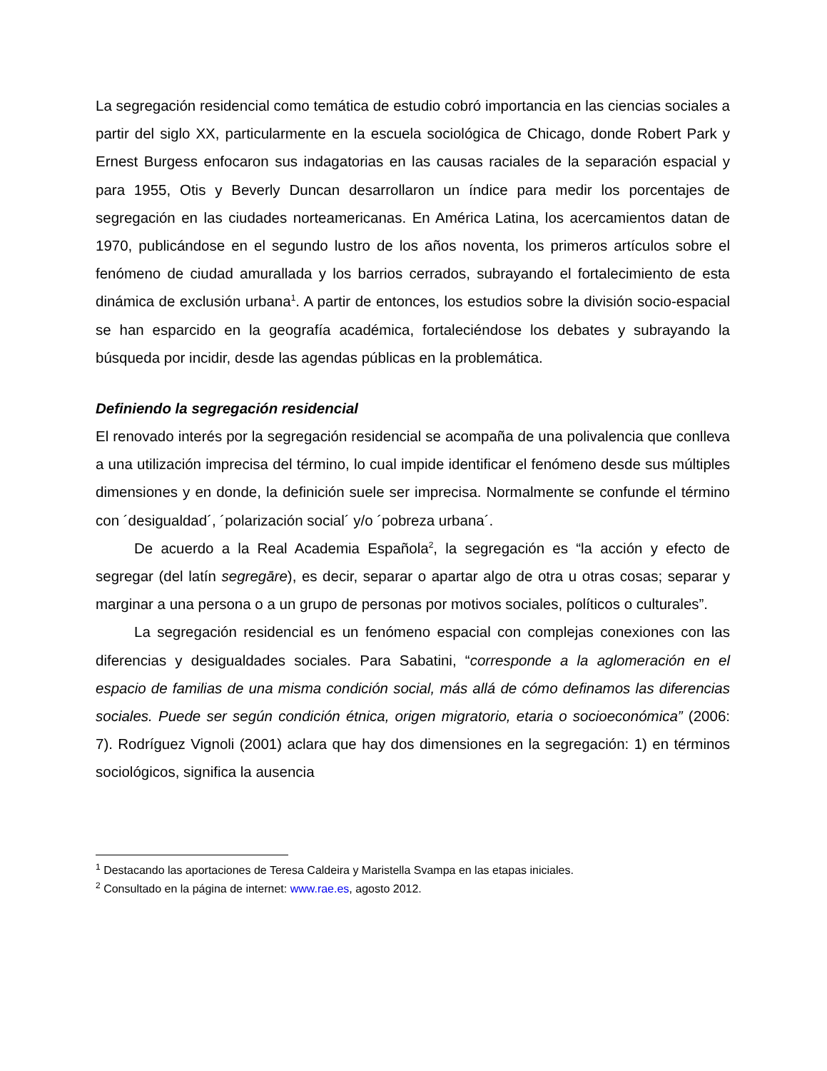La segregación residencial como temática de estudio cobró importancia en las ciencias sociales a partir del siglo XX, particularmente en la escuela sociológica de Chicago, donde Robert Park y Ernest Burgess enfocaron sus indagatorias en las causas raciales de la separación espacial y para 1955, Otis y Beverly Duncan desarrollaron un índice para medir los porcentajes de segregación en las ciudades norteamericanas. En América Latina, los acercamientos datan de 1970, publicándose en el segundo lustro de los años noventa, los primeros artículos sobre el fenómeno de ciudad amurallada y los barrios cerrados, subrayando el fortalecimiento de esta dinámica de exclusión urbana<sup>1</sup>. A partir de entonces, los estudios sobre la división socio-espacial se han esparcido en la geografía académica, fortaleciéndose los debates y subrayando la búsqueda por incidir, desde las agendas públicas en la problemática.
Definiendo la segregación residencial
El renovado interés por la segregación residencial se acompaña de una polivalencia que conlleva a una utilización imprecisa del término, lo cual impide identificar el fenómeno desde sus múltiples dimensiones y en donde, la definición suele ser imprecisa. Normalmente se confunde el término con ´desigualdad´, ´polarización social´ y/o ´pobreza urbana´.
De acuerdo a la Real Academia Española<sup>2</sup>, la segregación es “la acción y efecto de segregar (del latín segregāre), es decir, separar o apartar algo de otra u otras cosas; separar y marginar a una persona o a un grupo de personas por motivos sociales, políticos o culturales”.
La segregación residencial es un fenómeno espacial con complejas conexiones con las diferencias y desigualdades sociales. Para Sabatini, “corresponde a la aglomeración en el espacio de familias de una misma condición social, más allá de cómo definamos las diferencias sociales. Puede ser según condición étnica, origen migratorio, etaria o socioeconómica” (2006: 7). Rodríguez Vignoli (2001) aclara que hay dos dimensiones en la segregación: 1) en términos sociológicos, significa la ausencia
<sup>1</sup> Destacando las aportaciones de Teresa Caldeira y Maristella Svampa en las etapas iniciales.
<sup>2</sup> Consultado en la página de internet: www.rae.es, agosto 2012.